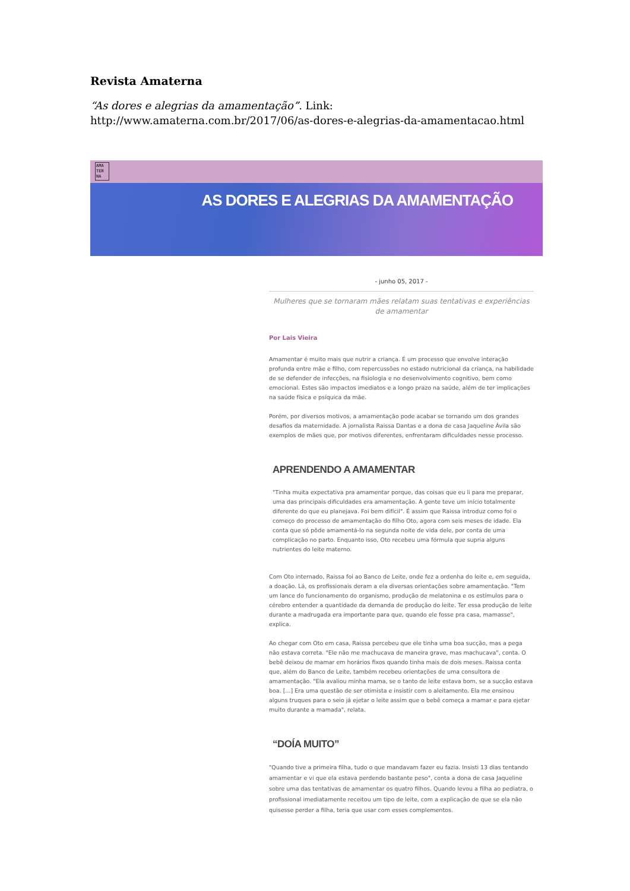Revista Amaterna
“As dores e alegrias da amamentação”. Link:
http://www.amaterna.com.br/2017/06/as-dores-e-alegrias-da-amamentacao.html
AMA TER NA
AS DORES E ALEGRIAS DA AMAMENTAÇÃO
- junho 05, 2017 -
Mulheres que se tornaram mães relatam suas tentativas e experiências de amamentar
Por Lais Vieira
Amamentar é muito mais que nutrir a criança. É um processo que envolve interação profunda entre mãe e filho, com repercussões no estado nutricional da criança, na habilidade de se defender de infecções, na fisiologia e no desenvolvimento cognitivo, bem como emocional. Estes são impactos imediatos e a longo prazo na saúde, além de ter implicações na saúde física e psíquica da mãe.
Porém, por diversos motivos, a amamentação pode acabar se tornando um dos grandes desafios da maternidade. A jornalista Raissa Dantas e a dona de casa Jaqueline Ávila são exemplos de mães que, por motivos diferentes, enfrentaram dificuldades nesse processo.
APRENDENDO A AMAMENTAR
"Tinha muita expectativa pra amamentar porque, das coisas que eu li para me preparar, uma das principais dificuldades era amamentação. A gente teve um início totalmente diferente do que eu planejava. Foi bem difícil". É assim que Raissa introduz como foi o começo do processo de amamentação do filho Oto, agora com seis meses de idade. Ela conta que só pôde amamentá-lo na segunda noite de vida dele, por conta de uma complicação no parto. Enquanto isso, Oto recebeu uma fórmula que supria alguns nutrientes do leite materno.
Com Oto internado, Raissa foi ao Banco de Leite, onde fez a ordenha do leite e, em seguida, a doação. Lá, os profissionais deram a ela diversas orientações sobre amamentação. "Tem um lance do funcionamento do organismo, produção de melatonina e os estímulos para o cérebro entender a quantidade da demanda de produção do leite. Ter essa produção de leite durante a madrugada era importante para que, quando ele fosse pra casa, mamasse", explica.
Ao chegar com Oto em casa, Raissa percebeu que ele tinha uma boa sucção, mas a pega não estava correta. "Ele não me machucava de maneira grave, mas machucava", conta. O bebê deixou de mamar em horários fixos quando tinha mais de dois meses. Raissa conta que, além do Banco de Leite, também recebeu orientações de uma consultora de amamentação. "Ela avaliou minha mama, se o tanto de leite estava bom, se a sucção estava boa. [...] Era uma questão de ser otimista e insistir com o aleitamento. Ela me ensinou alguns truques para o seio já ejetar o leite assim que o bebê começa a mamar e para ejetar muito durante a mamada", relata.
“DOÍA MUITO”
"Quando tive a primeira filha, tudo o que mandavam fazer eu fazia. Insisti 13 dias tentando amamentar e vi que ela estava perdendo bastante peso", conta a dona de casa Jaqueline sobre uma das tentativas de amamentar os quatro filhos. Quando levou a filha ao pediatra, o profissional imediatamente receitou um tipo de leite, com a explicação de que se ela não quisesse perder a filha, teria que usar com esses complementos.